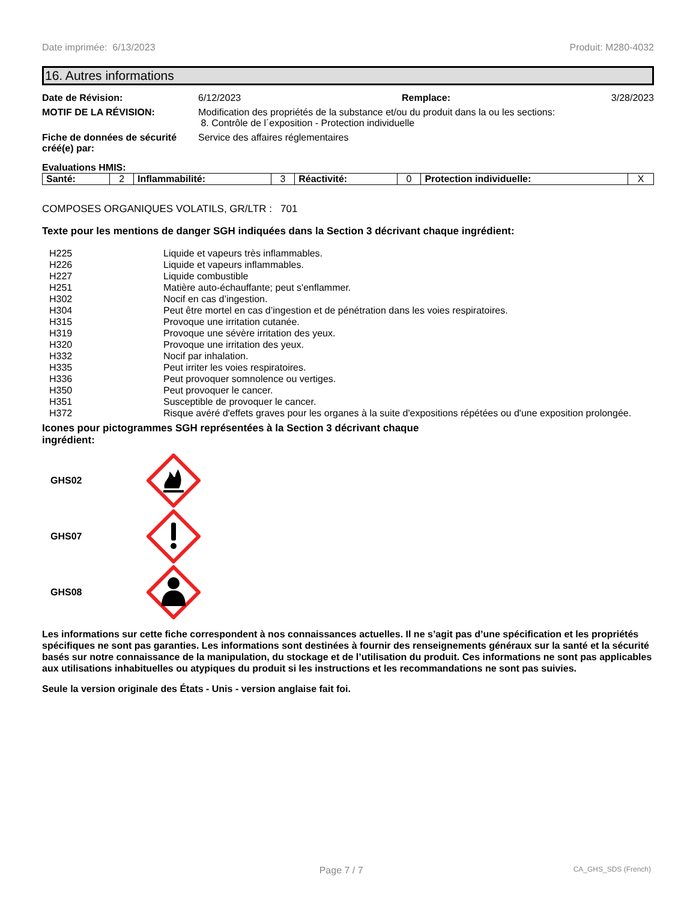Date imprimée: 6/13/2023 Produit: M280-4032
16. Autres informations
Date de Révision:
6/12/2023 Remplace: 3/28/2023
MOTIF DE LA RÉVISION:
Modification des propriétés de la substance et/ou du produit dans la ou les sections:
8. Contrôle de l´exposition - Protection individuelle
Fiche de données de sécurité créé(e) par:
Service des affaires réglementaires
Evaluations HMIS:
| Santé: | 2 | Inflammabilité: | 3 | Réactivité: | 0 | Protection individuelle: | X |
COMPOSES ORGANIQUES VOLATILS, GR/LTR : 701
Texte pour les mentions de danger SGH indiquées dans la Section 3 décrivant chaque ingrédient:
| H225 | Liquide et vapeurs très inflammables. |
| H226 | Liquide et vapeurs inflammables. |
| H227 | Liquide combustible |
| H251 | Matière auto-échauffante; peut s'enflammer. |
| H302 | Nocif en cas d’ingestion. |
| H304 | Peut être mortel en cas d’ingestion et de pénétration dans les voies respiratoires. |
| H315 | Provoque une irritation cutanée. |
| H319 | Provoque une sévère irritation des yeux. |
| H320 | Provoque une irritation des yeux. |
| H332 | Nocif par inhalation. |
| H335 | Peut irriter les voies respiratoires. |
| H336 | Peut provoquer somnolence ou vertiges. |
| H350 | Peut provoquer le cancer. |
| H351 | Susceptible de provoquer le cancer. |
| H372 | Risque avéré d'effets graves pour les organes à la suite d'expositions répétées ou d'une exposition prolongée. |
Icones pour pictogrammes SGH représentées à la Section 3 décrivant chaque ingrédient:
GHS02
GHS07
GHS08
Les informations sur cette fiche correspondent à nos connaissances actuelles. Il ne s’agit pas d’une spécification et les propriétés spécifiques ne sont pas garanties. Les informations sont destinées à fournir des renseignements généraux sur la santé et la sécurité basés sur notre connaissance de la manipulation, du stockage et de l’utilisation du produit. Ces informations ne sont pas applicables aux utilisations inhabituelles ou atypiques du produit si les instructions et les recommandations ne sont pas suivies.
Seule la version originale des États - Unis - version anglaise fait foi.
Page 7 / 7 CA_GHS_SDS (French)